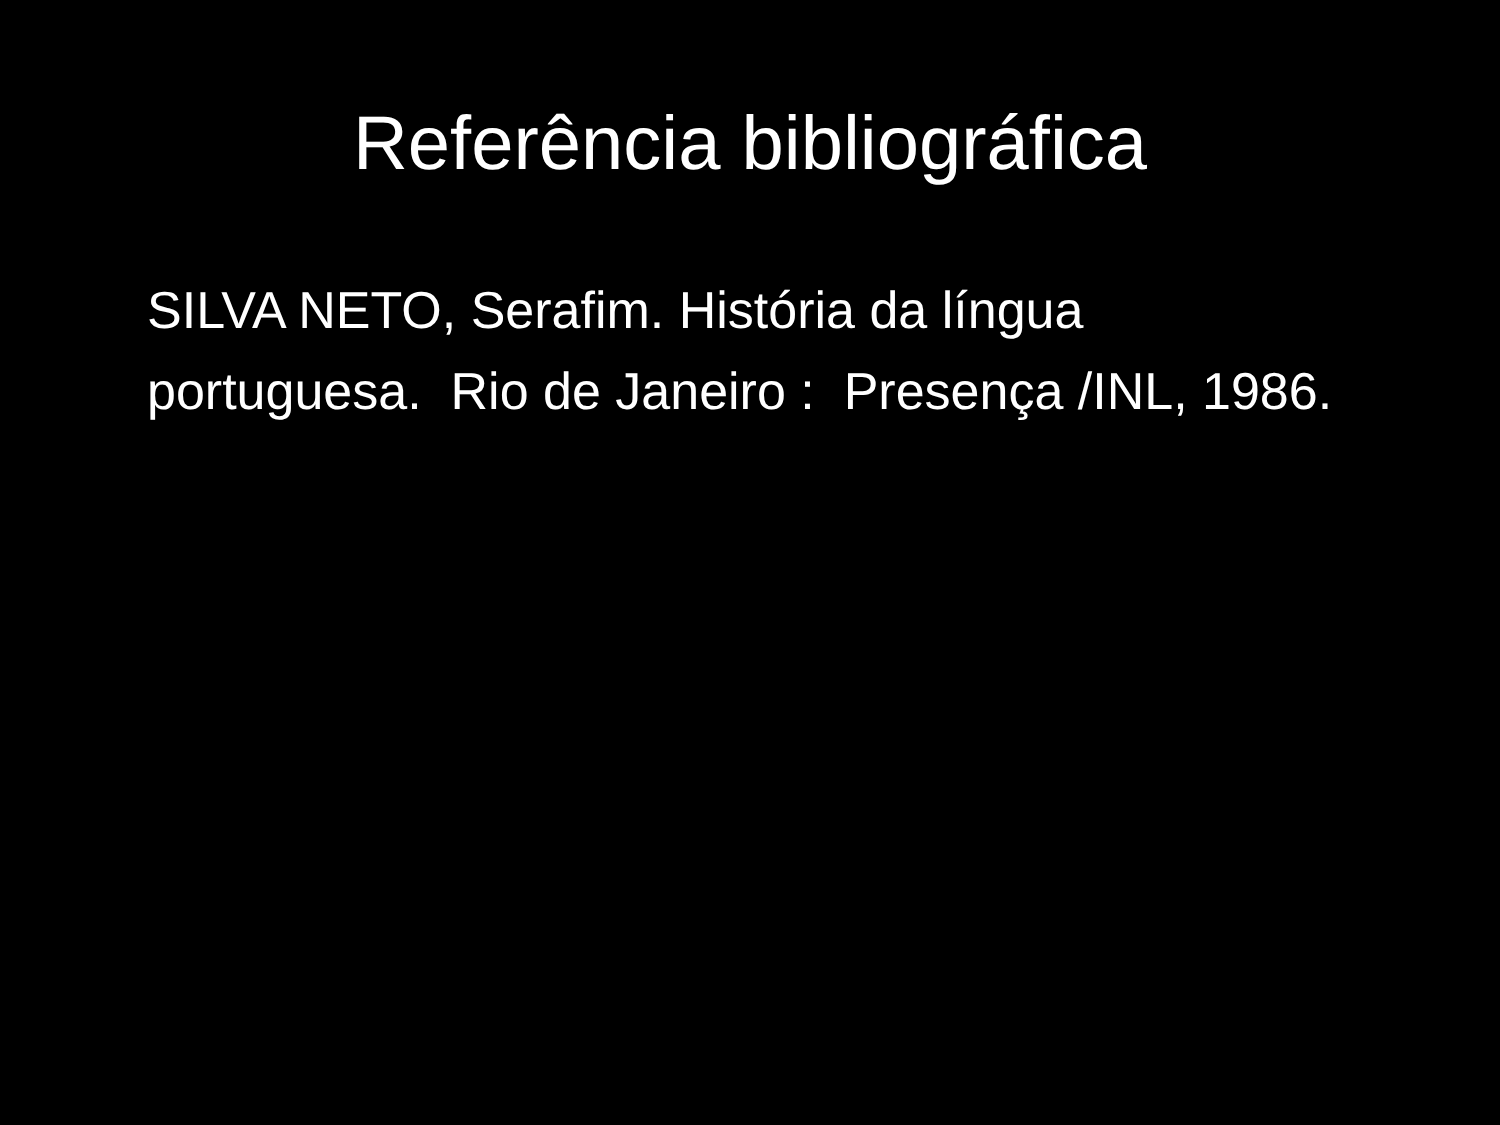Referência bibliográfica
SILVA NETO, Serafim. História da língua portuguesa. Rio de Janeiro : Presença /INL, 1986.